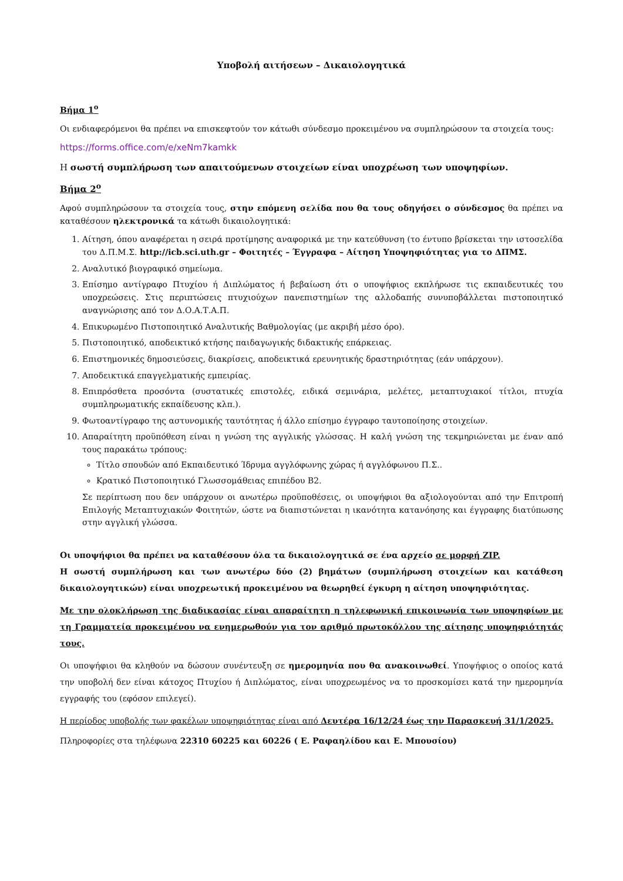Υποβολή αιτήσεων – Δικαιολογητικά
Βήμα 1<sup>ο</sup>
Οι ενδιαφερόμενοι θα πρέπει να επισκεφτούν τον κάτωθι σύνδεσμο προκειμένου να συμπληρώσουν τα στοιχεία τους:
https://forms.office.com/e/xeNm7kamkk
Η σωστή συμπλήρωση των απαιτούμενων στοιχείων είναι υποχρέωση των υποψηφίων.
Βήμα 2<sup>ο</sup>
Αφού συμπληρώσουν τα στοιχεία τους, στην επόμενη σελίδα που θα τους οδηγήσει ο σύνδεσμος θα πρέπει να καταθέσουν ηλεκτρονικά τα κάτωθι δικαιολογητικά:
1. Αίτηση, όπου αναφέρεται η σειρά προτίμησης αναφορικά με την κατεύθυνση (το έντυπο βρίσκεται την ιστοσελίδα του Δ.Π.Μ.Σ. http://icb.sci.uth.gr – Φοιτητές – Έγγραφα – Αίτηση Υποψηφιότητας για το ΔΠΜΣ.
2. Αναλυτικό βιογραφικό σημείωμα.
3. Επίσημο αντίγραφο Πτυχίου ή Διπλώματος ή βεβαίωση ότι ο υποψήφιος εκπλήρωσε τις εκπαιδευτικές του υποχρεώσεις. Στις περιπτώσεις πτυχιούχων πανεπιστημίων της αλλοδαπής συνυποβάλλεται πιστοποιητικό αναγνώρισης από τον Δ.Ο.Α.Τ.Α.Π.
4. Επικυρωμένο Πιστοποιητικό Αναλυτικής Βαθμολογίας (με ακριβή μέσο όρο).
5. Πιστοποιητικό, αποδεικτικό κτήσης παιδαγωγικής διδακτικής επάρκειας.
6. Επιστημονικές δημοσιεύσεις, διακρίσεις, αποδεικτικά ερευνητικής δραστηριότητας (εάν υπάρχουν).
7. Αποδεικτικά επαγγελματικής εμπειρίας.
8. Επιπρόσθετα προσόντα (συστατικές επιστολές, ειδικά σεμινάρια, μελέτες, μεταπτυχιακοί τίτλοι, πτυχία συμπληρωματικής εκπαίδευσης κλπ.).
9. Φωτοαντίγραφο της αστυνομικής ταυτότητας ή άλλο επίσημο έγγραφο ταυτοποίησης στοιχείων.
10. Απαραίτητη προϋπόθεση είναι η γνώση της αγγλικής γλώσσας. Η καλή γνώση της τεκμηριώνεται με έναν από τους παρακάτω τρόπους:
Τίτλο σπουδών από Εκπαιδευτικό Ίδρυμα αγγλόφωνης χώρας ή αγγλόφωνου Π.Σ..
Κρατικό Πιστοποιητικό Γλωσσομάθειας επιπέδου Β2.
Σε περίπτωση που δεν υπάρχουν οι ανωτέρω προϋποθέσεις, οι υποψήφιοι θα αξιολογούνται από την Επιτροπή Επιλογής Μεταπτυχιακών Φοιτητών, ώστε να διαπιστώνεται η ικανότητα κατανόησης και έγγραφης διατύπωσης στην αγγλική γλώσσα.
Οι υποψήφιοι θα πρέπει να καταθέσουν όλα τα δικαιολογητικά σε ένα αρχείο σε μορφή ZIP.
Η σωστή συμπλήρωση και των ανωτέρω δύο (2) βημάτων (συμπλήρωση στοιχείων και κατάθεση δικαιολογητικών) είναι υποχρεωτική προκειμένου να θεωρηθεί έγκυρη η αίτηση υποψηφιότητας.
Με την ολοκλήρωση της διαδικασίας είναι απαραίτητη η τηλεφωνική επικοινωνία των υποψηφίων με τη Γραμματεία προκειμένου να ενημερωθούν για τον αριθμό πρωτοκόλλου της αίτησης υποψηφιότητάς τους.
Οι υποψήφιοι θα κληθούν να δώσουν συνέντευξη σε ημερομηνία που θα ανακοινωθεί. Υποψήφιος ο οποίος κατά την υποβολή δεν είναι κάτοχος Πτυχίου ή Διπλώματος, είναι υποχρεωμένος να το προσκομίσει κατά την ημερομηνία εγγραφής του (εφόσον επιλεγεί).
Η περίοδος υποβολής των φακέλων υποψηφιότητας είναι από Δευτέρα 16/12/24 έως την Παρασκευή 31/1/2025.
Πληροφορίες στα τηλέφωνα 22310 60225 και 60226 ( Ε. Ραφαηλίδου και Ε. Μπουσίου)